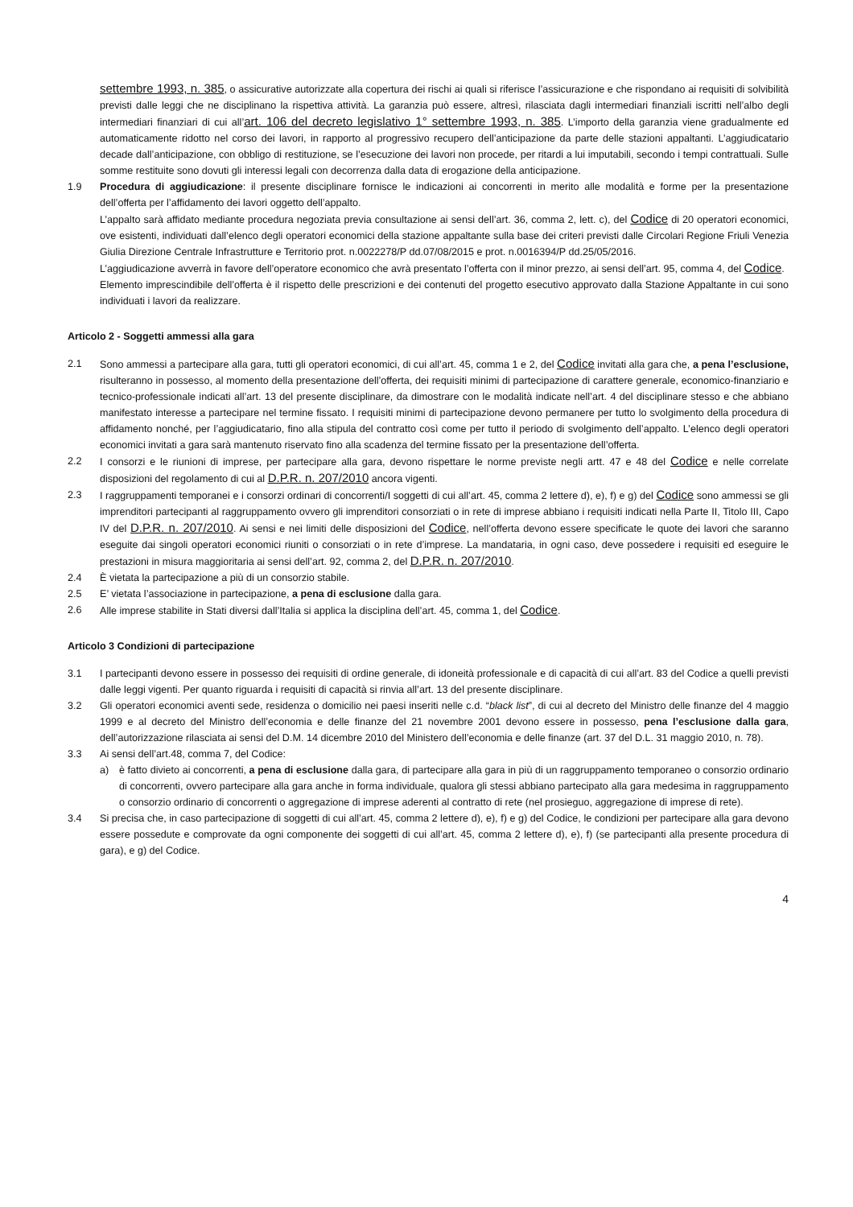settembre 1993, n. 385, o assicurative autorizzate alla copertura dei rischi ai quali si riferisce l’assicurazione e che rispondano ai requisiti di solvibilità previsti dalle leggi che ne disciplinano la rispettiva attività. La garanzia può essere, altresì, rilasciata dagli intermediari finanziali iscritti nell’albo degli intermediari finanziari di cui all’art. 106 del decreto legislativo 1° settembre 1993, n. 385. L’importo della garanzia viene gradualmente ed automaticamente ridotto nel corso dei lavori, in rapporto al progressivo recupero dell’anticipazione da parte delle stazioni appaltanti. L’aggiudicatario decade dall’anticipazione, con obbligo di restituzione, se l’esecuzione dei lavori non procede, per ritardi a lui imputabili, secondo i tempi contrattuali. Sulle somme restituite sono dovuti gli interessi legali con decorrenza dalla data di erogazione della anticipazione.
1.9 Procedura di aggiudicazione: il presente disciplinare fornisce le indicazioni ai concorrenti in merito alle modalità e forme per la presentazione dell’offerta per l’affidamento dei lavori oggetto dell’appalto.
L’appalto sarà affidato mediante procedura negoziata previa consultazione ai sensi dell’art. 36, comma 2, lett. c), del Codice di 20 operatori economici, ove esistenti, individuati dall’elenco degli operatori economici della stazione appaltante sulla base dei criteri previsti dalle Circolari Regione Friuli Venezia Giulia Direzione Centrale Infrastrutture e Territorio prot. n.0022278/P dd.07/08/2015 e prot. n.0016394/P dd.25/05/2016.
L’aggiudicazione avverrà in favore dell’operatore economico che avrà presentato l’offerta con il minor prezzo, ai sensi dell’art. 95, comma 4, del Codice.
Elemento imprescindibile dell’offerta è il rispetto delle prescrizioni e dei contenuti del progetto esecutivo approvato dalla Stazione Appaltante in cui sono individuati i lavori da realizzare.
Articolo 2 - Soggetti ammessi alla gara
2.1 Sono ammessi a partecipare alla gara, tutti gli operatori economici, di cui all’art. 45, comma 1 e 2, del Codice invitati alla gara che, a pena l’esclusione, risulteranno in possesso, al momento della presentazione dell’offerta, dei requisiti minimi di partecipazione di carattere generale, economico-finanziario e tecnico-professionale indicati all’art. 13 del presente disciplinare, da dimostrare con le modalità indicate nell’art. 4 del disciplinare stesso e che abbiano manifestato interesse a partecipare nel termine fissato. I requisiti minimi di partecipazione devono permanere per tutto lo svolgimento della procedura di affidamento nonché, per l’aggiudicatario, fino alla stipula del contratto così come per tutto il periodo di svolgimento dell’appalto. L’elenco degli operatori economici invitati a gara sarà mantenuto riservato fino alla scadenza del termine fissato per la presentazione dell’offerta.
2.2 I consorzi e le riunioni di imprese, per partecipare alla gara, devono rispettare le norme previste negli artt. 47 e 48 del Codice e nelle correlate disposizioni del regolamento di cui al D.P.R. n. 207/2010 ancora vigenti.
2.3 I raggruppamenti temporanei e i consorzi ordinari di concorrenti/I soggetti di cui all’art. 45, comma 2 lettere d), e), f) e g) del Codice sono ammessi se gli imprenditori partecipanti al raggruppamento ovvero gli imprenditori consorziati o in rete di imprese abbiano i requisiti indicati nella Parte II, Titolo III, Capo IV del D.P.R. n. 207/2010. Ai sensi e nei limiti delle disposizioni del Codice, nell’offerta devono essere specificate le quote dei lavori che saranno eseguite dai singoli operatori economici riuniti o consorziati o in rete d’imprese. La mandataria, in ogni caso, deve possedere i requisiti ed eseguire le prestazioni in misura maggioritaria ai sensi dell’art. 92, comma 2, del D.P.R. n. 207/2010.
2.4 È vietata la partecipazione a più di un consorzio stabile.
2.5 E’ vietata l’associazione in partecipazione, a pena di esclusione dalla gara.
2.6 Alle imprese stabilite in Stati diversi dall’Italia si applica la disciplina dell’art. 45, comma 1, del Codice.
Articolo 3 Condizioni di partecipazione
3.1 I partecipanti devono essere in possesso dei requisiti di ordine generale, di idoneità professionale e di capacità di cui all’art. 83 del Codice a quelli previsti dalle leggi vigenti. Per quanto riguarda i requisiti di capacità si rinvia all’art. 13 del presente disciplinare.
3.2 Gli operatori economici aventi sede, residenza o domicilio nei paesi inseriti nelle c.d. “black list”, di cui al decreto del Ministro delle finanze del 4 maggio 1999 e al decreto del Ministro dell’economia e delle finanze del 21 novembre 2001 devono essere in possesso, pena l’esclusione dalla gara, dell’autorizzazione rilasciata ai sensi del D.M. 14 dicembre 2010 del Ministero dell’economia e delle finanze (art. 37 del D.L. 31 maggio 2010, n. 78).
3.3 Ai sensi dell’art.48, comma 7, del Codice:
a) è fatto divieto ai concorrenti, a pena di esclusione dalla gara, di partecipare alla gara in più di un raggruppamento temporaneo o consorzio ordinario di concorrenti, ovvero partecipare alla gara anche in forma individuale, qualora gli stessi abbiano partecipato alla gara medesima in raggruppamento o consorzio ordinario di concorrenti o aggregazione di imprese aderenti al contratto di rete (nel prosieguo, aggregazione di imprese di rete).
3.4 Si precisa che, in caso partecipazione di soggetti di cui all’art. 45, comma 2 lettere d), e), f) e g) del Codice, le condizioni per partecipare alla gara devono essere possedute e comprovate da ogni componente dei soggetti di cui all’art. 45, comma 2 lettere d), e), f) (se partecipanti alla presente procedura di gara), e g) del Codice.
4